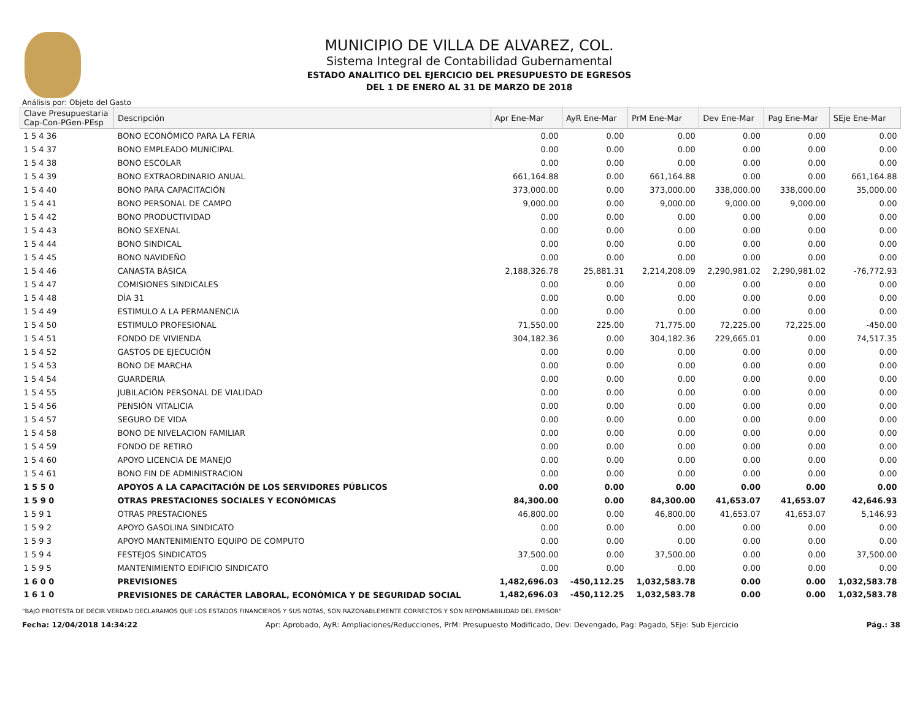MUNICIPIO DE VILLA DE ALVAREZ, COL.
Sistema Integral de Contabilidad Gubernamental
ESTADO ANALITICO DEL EJERCICIO DEL PRESUPUESTO DE EGRESOS
DEL 1 DE ENERO AL 31 DE MARZO DE 2018
Análisis por: Objeto del Gasto
| Clave Presupuestaria Cap-Con-PGen-PEsp | Descripción | Apr Ene-Mar | AyR Ene-Mar | PrM Ene-Mar | Dev Ene-Mar | Pag Ene-Mar | SEje Ene-Mar |
| --- | --- | --- | --- | --- | --- | --- | --- |
| 1 5 4 36 | BONO ECONÓMICO PARA LA FERIA | 0.00 | 0.00 | 0.00 | 0.00 | 0.00 | 0.00 |
| 1 5 4 37 | BONO EMPLEADO MUNICIPAL | 0.00 | 0.00 | 0.00 | 0.00 | 0.00 | 0.00 |
| 1 5 4 38 | BONO ESCOLAR | 0.00 | 0.00 | 0.00 | 0.00 | 0.00 | 0.00 |
| 1 5 4 39 | BONO EXTRAORDINARIO ANUAL | 661,164.88 | 0.00 | 661,164.88 | 0.00 | 0.00 | 661,164.88 |
| 1 5 4 40 | BONO PARA CAPACITACIÓN | 373,000.00 | 0.00 | 373,000.00 | 338,000.00 | 338,000.00 | 35,000.00 |
| 1 5 4 41 | BONO PERSONAL DE CAMPO | 9,000.00 | 0.00 | 9,000.00 | 9,000.00 | 9,000.00 | 0.00 |
| 1 5 4 42 | BONO PRODUCTIVIDAD | 0.00 | 0.00 | 0.00 | 0.00 | 0.00 | 0.00 |
| 1 5 4 43 | BONO SEXENAL | 0.00 | 0.00 | 0.00 | 0.00 | 0.00 | 0.00 |
| 1 5 4 44 | BONO SINDICAL | 0.00 | 0.00 | 0.00 | 0.00 | 0.00 | 0.00 |
| 1 5 4 45 | BONO NAVIDEÑO | 0.00 | 0.00 | 0.00 | 0.00 | 0.00 | 0.00 |
| 1 5 4 46 | CANASTA BÁSICA | 2,188,326.78 | 25,881.31 | 2,214,208.09 | 2,290,981.02 | 2,290,981.02 | -76,772.93 |
| 1 5 4 47 | COMISIONES SINDICALES | 0.00 | 0.00 | 0.00 | 0.00 | 0.00 | 0.00 |
| 1 5 4 48 | DÌA 31 | 0.00 | 0.00 | 0.00 | 0.00 | 0.00 | 0.00 |
| 1 5 4 49 | ESTIMULO A LA PERMANENCIA | 0.00 | 0.00 | 0.00 | 0.00 | 0.00 | 0.00 |
| 1 5 4 50 | ESTIMULO PROFESIONAL | 71,550.00 | 225.00 | 71,775.00 | 72,225.00 | 72,225.00 | -450.00 |
| 1 5 4 51 | FONDO DE VIVIENDA | 304,182.36 | 0.00 | 304,182.36 | 229,665.01 | 0.00 | 74,517.35 |
| 1 5 4 52 | GASTOS DE EJECUCIÓN | 0.00 | 0.00 | 0.00 | 0.00 | 0.00 | 0.00 |
| 1 5 4 53 | BONO DE MARCHA | 0.00 | 0.00 | 0.00 | 0.00 | 0.00 | 0.00 |
| 1 5 4 54 | GUARDERIA | 0.00 | 0.00 | 0.00 | 0.00 | 0.00 | 0.00 |
| 1 5 4 55 | JUBILACIÓN PERSONAL DE VIALIDAD | 0.00 | 0.00 | 0.00 | 0.00 | 0.00 | 0.00 |
| 1 5 4 56 | PENSIÓN VITALICIA | 0.00 | 0.00 | 0.00 | 0.00 | 0.00 | 0.00 |
| 1 5 4 57 | SEGURO DE VIDA | 0.00 | 0.00 | 0.00 | 0.00 | 0.00 | 0.00 |
| 1 5 4 58 | BONO DE NIVELACION FAMILIAR | 0.00 | 0.00 | 0.00 | 0.00 | 0.00 | 0.00 |
| 1 5 4 59 | FONDO DE RETIRO | 0.00 | 0.00 | 0.00 | 0.00 | 0.00 | 0.00 |
| 1 5 4 60 | APOYO LICENCIA DE MANEJO | 0.00 | 0.00 | 0.00 | 0.00 | 0.00 | 0.00 |
| 1 5 4 61 | BONO FIN DE ADMINISTRACION | 0.00 | 0.00 | 0.00 | 0.00 | 0.00 | 0.00 |
| 1 5 5 0 | APOYOS A LA CAPACITACIÓN DE LOS SERVIDORES PÚBLICOS | 0.00 | 0.00 | 0.00 | 0.00 | 0.00 | 0.00 |
| 1 5 9 0 | OTRAS PRESTACIONES SOCIALES Y ECONÓMICAS | 84,300.00 | 0.00 | 84,300.00 | 41,653.07 | 41,653.07 | 42,646.93 |
| 1 5 9 1 | OTRAS PRESTACIONES | 46,800.00 | 0.00 | 46,800.00 | 41,653.07 | 41,653.07 | 5,146.93 |
| 1 5 9 2 | APOYO GASOLINA SINDICATO | 0.00 | 0.00 | 0.00 | 0.00 | 0.00 | 0.00 |
| 1 5 9 3 | APOYO MANTENIMIENTO EQUIPO DE COMPUTO | 0.00 | 0.00 | 0.00 | 0.00 | 0.00 | 0.00 |
| 1 5 9 4 | FESTEJOS SINDICATOS | 37,500.00 | 0.00 | 37,500.00 | 0.00 | 0.00 | 37,500.00 |
| 1 5 9 5 | MANTENIMIENTO EDIFICIO SINDICATO | 0.00 | 0.00 | 0.00 | 0.00 | 0.00 | 0.00 |
| 1 6 0 0 | PREVISIONES | 1,482,696.03 | -450,112.25 | 1,032,583.78 | 0.00 | 0.00 | 1,032,583.78 |
| 1 6 1 0 | PREVISIONES DE CARÁCTER LABORAL, ECONÓMICA Y DE SEGURIDAD SOCIAL | 1,482,696.03 | -450,112.25 | 1,032,583.78 | 0.00 | 0.00 | 1,032,583.78 |
"BAJO PROTESTA DE DECIR VERDAD DECLARAMOS QUE LOS ESTADOS FINANCIEROS Y SUS NOTAS, SON RAZONABLEMENTE CORRECTOS Y SON REPONSABILIDAD DEL EMISOR"
Fecha: 12/04/2018 14:34:22 Apr: Aprobado, AyR: Ampliaciones/Reducciones, PrM: Presupuesto Modificado, Dev: Devengado, Pag: Pagado, SEje: Sub Ejercicio Pág.: 38